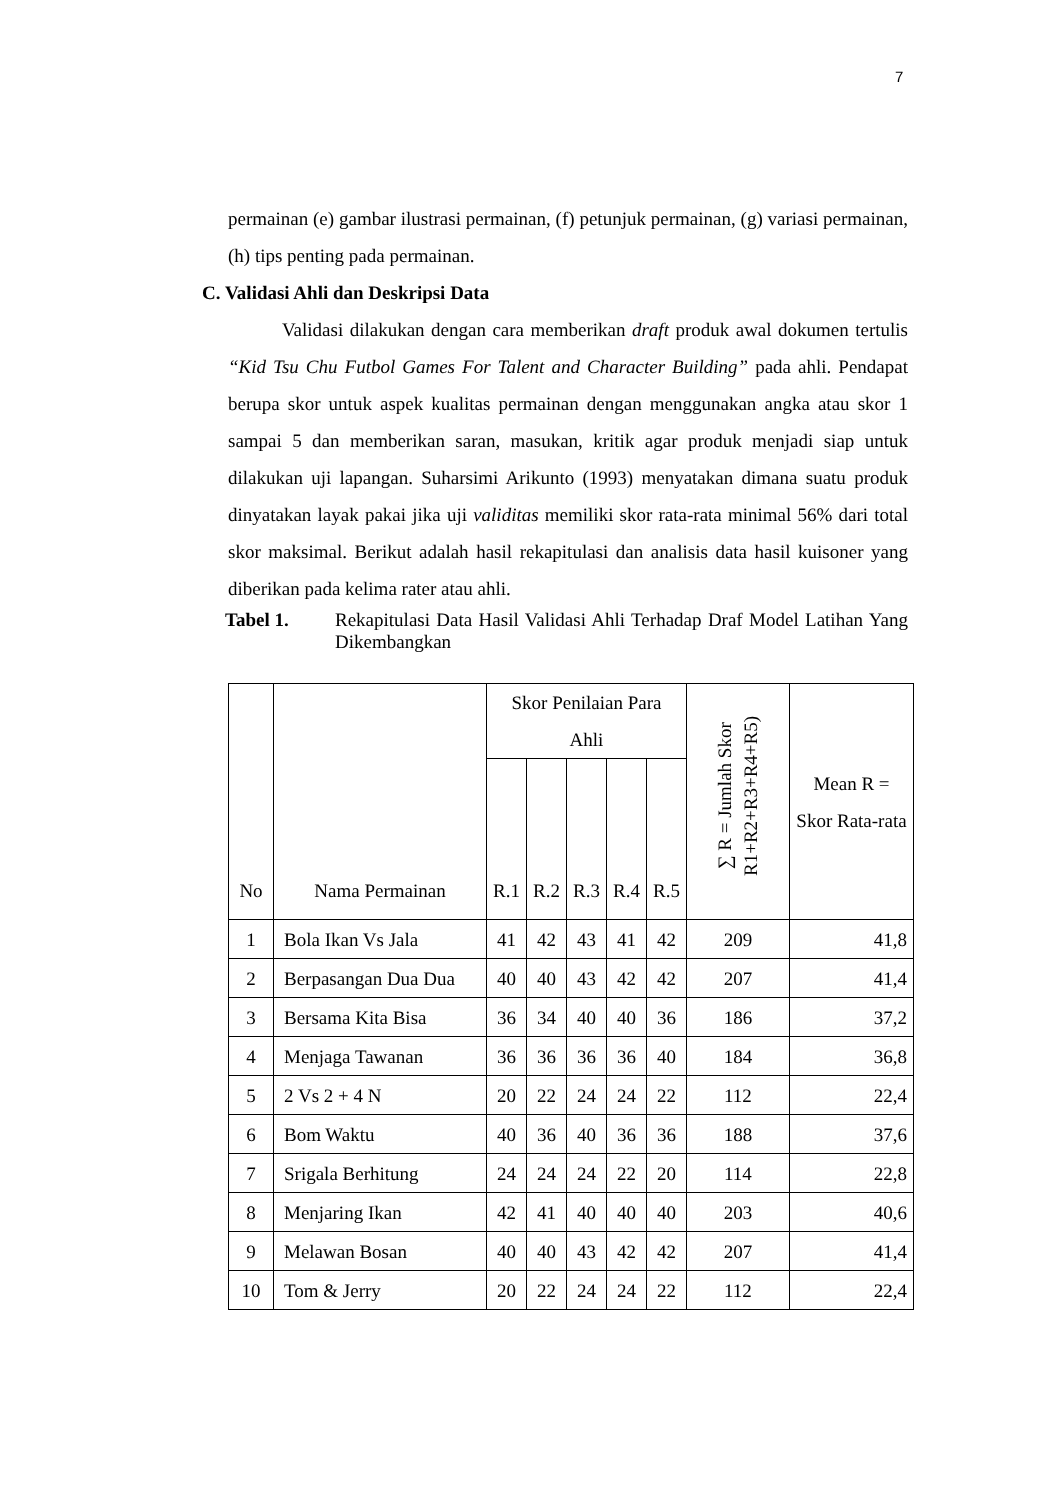7
permainan (e) gambar ilustrasi permainan, (f) petunjuk permainan, (g) variasi permainan, (h) tips penting pada permainan.
C. Validasi Ahli dan Deskripsi Data
Validasi dilakukan dengan cara memberikan draft produk awal dokumen tertulis “Kid Tsu Chu Futbol Games For Talent and Character Building” pada ahli. Pendapat berupa skor untuk aspek kualitas permainan dengan menggunakan angka atau skor 1 sampai 5 dan memberikan saran, masukan, kritik agar produk menjadi siap untuk dilakukan uji lapangan. Suharsimi Arikunto (1993) menyatakan dimana suatu produk dinyatakan layak pakai jika uji validitas memiliki skor rata-rata minimal 56% dari total skor maksimal. Berikut adalah hasil rekapitulasi dan analisis data hasil kuisoner yang diberikan pada kelima rater atau ahli.
Tabel 1. Rekapitulasi Data Hasil Validasi Ahli Terhadap Draf Model Latihan Yang Dikembangkan
| No | Nama Permainan | Skor Penilaian Para Ahli | | | | | ∑ R = Jumlah Skor R1+R2+R3+R4+R5) | Mean R = Skor Rata-rata |
| --- | --- | --- | --- | --- | --- | --- | --- | --- |
| | | R.1 | R.2 | R.3 | R.4 | R.5 | | |
| 1 | Bola Ikan Vs Jala | 41 | 42 | 43 | 41 | 42 | 209 | 41,8 |
| 2 | Berpasangan Dua Dua | 40 | 40 | 43 | 42 | 42 | 207 | 41,4 |
| 3 | Bersama Kita Bisa | 36 | 34 | 40 | 40 | 36 | 186 | 37,2 |
| 4 | Menjaga Tawanan | 36 | 36 | 36 | 36 | 40 | 184 | 36,8 |
| 5 | 2 Vs 2 + 4 N | 20 | 22 | 24 | 24 | 22 | 112 | 22,4 |
| 6 | Bom Waktu | 40 | 36 | 40 | 36 | 36 | 188 | 37,6 |
| 7 | Srigala Berhitung | 24 | 24 | 24 | 22 | 20 | 114 | 22,8 |
| 8 | Menjaring Ikan | 42 | 41 | 40 | 40 | 40 | 203 | 40,6 |
| 9 | Melawan Bosan | 40 | 40 | 43 | 42 | 42 | 207 | 41,4 |
| 10 | Tom & Jerry | 20 | 22 | 24 | 24 | 22 | 112 | 22,4 |